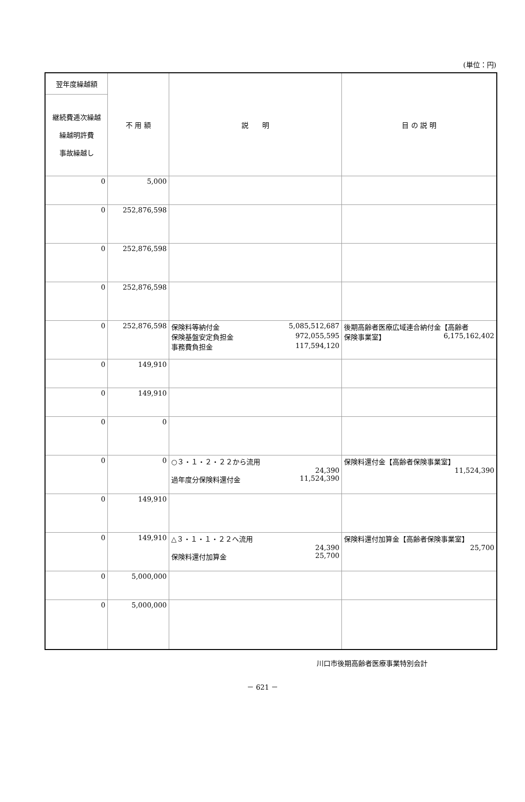(単位：円)
| 翌年度繰越額 | 不 用 額 | 説 明 | 目 の 説 明 |
| --- | --- | --- | --- |
| 継続費逓次繰越 繰越明許費 事故繰越し | | | |
| 0 | 5,000 | | |
| 0 | 252,876,598 | | |
| 0 | 252,876,598 | | |
| 0 | 252,876,598 | | |
| 0 | 252,876,598 | 保険料等納付金 5,085,512,687 保険基盤安定負担金 972,055,595 事務費負担金 117,594,120 | 後期高齢者医療広域連合納付金【高齢者 保険事業室】 6,175,162,402 |
| 0 | 149,910 | | |
| 0 | 149,910 | | |
| 0 | 0 | | |
| 0 | 0 | ○３・１・２・２２から流用 24,390 過年度分保険料還付金 11,524,390 | 保険料還付金【高齢者保険事業室】 11,524,390 |
| 0 | 149,910 | | |
| 0 | 149,910 | △３・１・１・２２へ流用 24,390 保険料還付加算金 25,700 | 保険料還付加算金【高齢者保険事業室】 25,700 |
| 0 | 5,000,000 | | |
| 0 | 5,000,000 | | |
川口市後期高齢者医療事業特別会計
－ 621 －